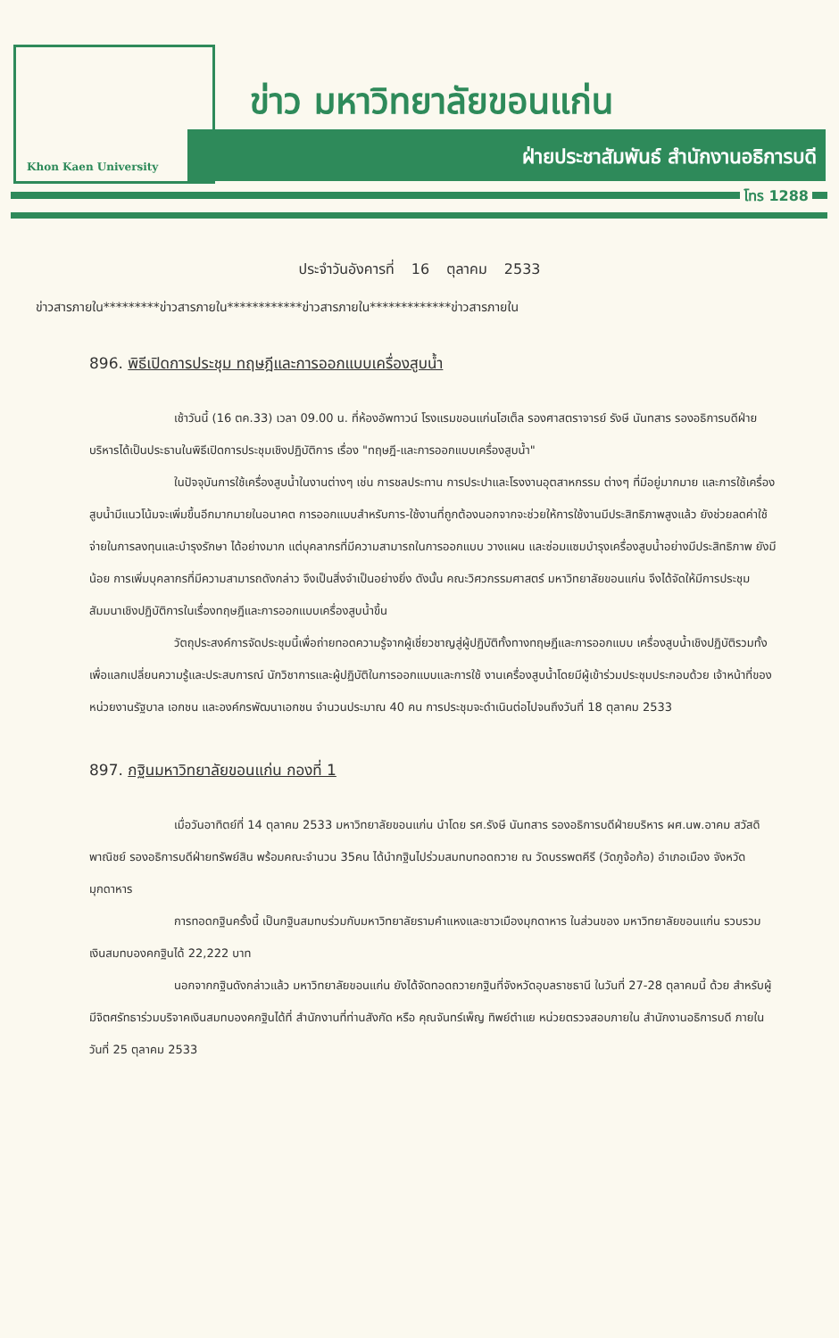Khon Kaen University
ข่าว มหาวิทยาลัยขอนแก่น
ฝ่ายประชาสัมพันธ์ สำนักงานอธิการบดี
โทร 1288
ประจำวันอังคารที่ 16 ตุลาคม 2533
ข่าวสารภายใน*********ข่าวสารภายใน************ข่าวสารภายใน*************ข่าวสารภายใน
896. พิธีเปิดการประชุม ทฤษฎีและการออกแบบเครื่องสูบน้ำ
เช้าวันนี้ (16 ตค.33) เวลา 09.00 น. ที่ห้องอัพทาวน์ โรงแรมขอนแก่นโฮเต็ล รองศาสตราจารย์ รังษี นันทสาร รองอธิการบดีฝ่ายบริหารได้เป็นประธานในพิธีเปิดการประชุมเชิงปฏิบัติการ เรื่อง "ทฤษฎี-และการออกแบบเครื่องสูบน้ำ"
ในปัจจุบันการใช้เครื่องสูบน้ำในงานต่างๆ เช่น การชลประทาน การประปาและโรงงานอุตสาหกรรม ต่างๆ ที่มีอยู่มากมาย และการใช้เครื่องสูบน้ำมีแนวโน้มจะเพิ่มขึ้นอีกมากมายในอนาคต การออกแบบสำหรับการ-ใช้งานที่ถูกต้องนอกจากจะช่วยให้การใช้งานมีประสิทธิภาพสูงแล้ว ยังช่วยลดค่าใช้จ่ายในการลงทุนและบำรุงรักษา ได้อย่างมาก แต่บุคลากรที่มีความสามารถในการออกแบบ วางแผน และซ่อมแซมบำรุงเครื่องสูบน้ำอย่างมีประสิทธิภาพ ยังมีน้อย การเพิ่มบุคลากรที่มีความสามารถดังกล่าว จึงเป็นสิ่งจำเป็นอย่างยิ่ง ดังนั้น คณะวิศวกรรมศาสตร์ มหาวิทยาลัยขอนแก่น จึงได้จัดให้มีการประชุมสัมมนาเชิงปฏิบัติการในเรื่องทฤษฎีและการออกแบบเครื่องสูบน้ำขึ้น
วัตถุประสงค์การจัดประชุมนี้เพื่อถ่ายทอดความรู้จากผู้เชี่ยวชาญสู่ผู้ปฏิบัติทั้งทางทฤษฎีและการออกแบบ เครื่องสูบน้ำเชิงปฏิบัติรวมทั้งเพื่อแลกเปลี่ยนความรู้และประสบการณ์ นักวิชาการและผู้ปฏิบัติในการออกแบบและการใช้ งานเครื่องสูบน้ำโดยมีผู้เข้าร่วมประชุมประกอบด้วย เจ้าหน้าที่ของหน่วยงานรัฐบาล เอกชน และองค์กรพัฒนาเอกชน จำนวนประมาณ 40 คน การประชุมจะดำเนินต่อไปจนถึงวันที่ 18 ตุลาคม 2533
897. กฐินมหาวิทยาลัยขอนแก่น กองที่ 1
เมื่อวันอาทิตย์ที่ 14 ตุลาคม 2533 มหาวิทยาลัยขอนแก่น นำโดย รศ.รังษี นันทสาร รองอธิการบดีฝ่ายบริหาร ผศ.นพ.อาคม สวัสดิพาณิชย์ รองอธิการบดีฝ่ายทรัพย์สิน พร้อมคณะจำนวน 35คน ได้นำกฐินไปร่วมสมทบทอดถวาย ณ วัดบรรพตคีรี (วัดภูจ้อก้อ) อำเภอเมือง จังหวัดมุกดาหาร
การทอดกฐินครั้งนี้ เป็นกฐินสมทบร่วมกับมหาวิทยาลัยรามคำแหงและชาวเมืองมุกดาหาร ในส่วนของ มหาวิทยาลัยขอนแก่น รวบรวมเงินสมทบองคกฐินได้ 22,222 บาท
นอกจากกฐินดังกล่าวแล้ว มหาวิทยาลัยขอนแก่น ยังได้จัดทอดถวายกฐินที่จังหวัดอุบลราชธานี ในวันที่ 27-28 ตุลาคมนี้ ด้วย สำหรับผู้มีจิตศรัทธาร่วมบริจาคเงินสมทบองคกฐินได้ที่ สำนักงานที่ท่านสังกัด หรือ คุณจันทร์เพ็ญ ทิพย์ตำแย หน่วยตรวจสอบภายใน สำนักงานอธิการบดี ภายในวันที่ 25 ตุลาคม 2533